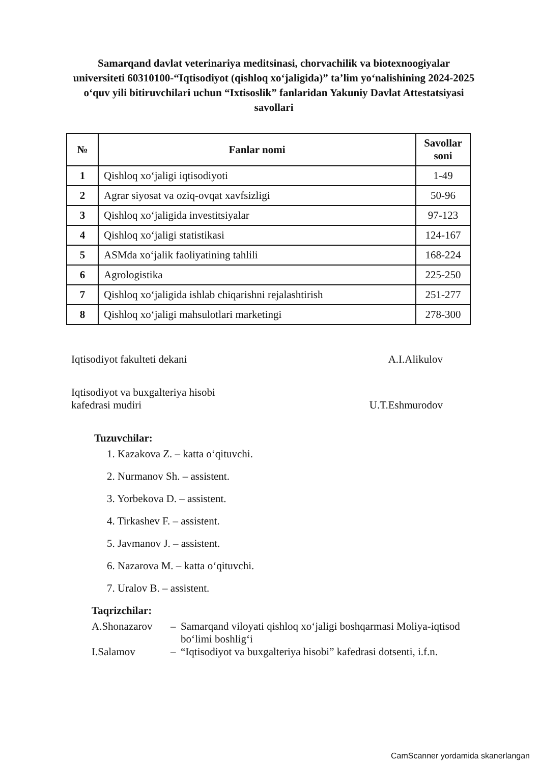Samarqand davlat veterinariya meditsinasi, chorvachilik va biotexnoogiyalar universiteti 60310100-“Iqtisodiyot (qishloq xo‘jaligida)” ta’lim yo‘nalishining 2024-2025 o‘quv yili bitiruvchilari uchun “Ixtisoslik” fanlaridan Yakuniy Davlat Attestatsiyasi savollari
| № | Fanlar nomi | Savollar soni |
| --- | --- | --- |
| 1 | Qishloq xo‘jaligi iqtisodiyoti | 1-49 |
| 2 | Agrar siyosat va oziq-ovqat xavfsizligi | 50-96 |
| 3 | Qishloq xo‘jaligida investitsiyalar | 97-123 |
| 4 | Qishloq xo‘jaligi statistikasi | 124-167 |
| 5 | ASMda xo‘jalik faoliyatining tahlili | 168-224 |
| 6 | Agrologistika | 225-250 |
| 7 | Qishloq xo‘jaligida ishlab chiqarishni rejalashtirish | 251-277 |
| 8 | Qishloq xo‘jaligi mahsulotlari marketingi | 278-300 |
Iqtisodiyot fakulteti dekani A.I.Alikulov
Iqtisodiyot va buxgalteriya hisobi
kafedrasi mudiri
U.T.Eshmurodov
Tuzuvchilar:
1. Kazakova Z. – katta o‘qituvchi.
2. Nurmanov Sh. – assistent.
3. Yorbekova D. – assistent.
4. Tirkashev F. – assistent.
5. Javmanov J. – assistent.
6. Nazarova M. – katta o‘qituvchi.
7. Uralov B. – assistent.
Taqrizchilar:
A.Shonazarov – Samarqand viloyati qishloq xo‘jaligi boshqarmasi Moliya-iqtisod bo‘limi boshlig‘i I.Salamov – “Iqtisodiyot va buxgalteriya hisobi” kafedrasi dotsenti, i.f.n.
CamScanner yordamida skanerlangan